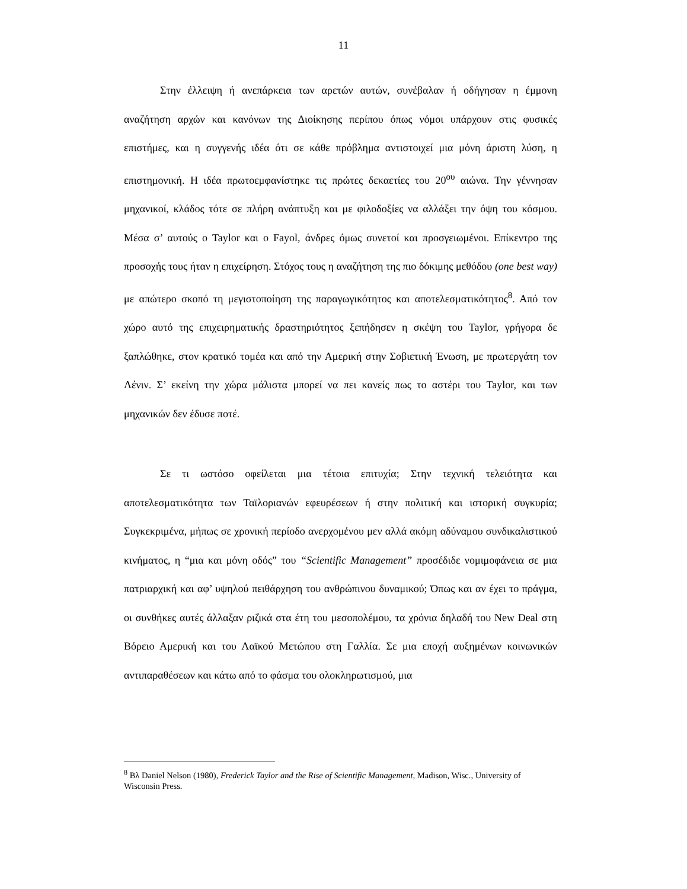11
Στην έλλειψη ή ανεπάρκεια των αρετών αυτών, συνέβαλαν ή οδήγησαν η έμμονη αναζήτηση αρχών και κανόνων της Διοίκησης περίπου όπως νόμοι υπάρχουν στις φυσικές επιστήμες, και η συγγενής ιδέα ότι σε κάθε πρόβλημα αντιστοιχεί μια μόνη άριστη λύση, η επιστημονική. Η ιδέα πρωτοεμφανίστηκε τις πρώτες δεκαετίες του 20<sup>ου</sup> αιώνα. Την γέννησαν μηχανικοί, κλάδος τότε σε πλήρη ανάπτυξη και με φιλοδοξίες να αλλάξει την όψη του κόσμου. Μέσα σ’ αυτούς ο Taylor και ο Fayol, άνδρες όμως συνετοί και προσγειωμένοι. Επίκεντρο της προσοχής τους ήταν η επιχείρηση. Στόχος τους η αναζήτηση της πιο δόκιμης μεθόδου (one best way) με απώτερο σκοπό τη μεγιστοποίηση της παραγωγικότητος και αποτελεσματικότητος<sup>8</sup>. Από τον χώρο αυτό της επιχειρηματικής δραστηριότητος ξεπήδησεν η σκέψη του Taylor, γρήγορα δε ξαπλώθηκε, στον κρατικό τομέα και από την Αμερική στην Σοβιετική Ένωση, με πρωτεργάτη τον Λένιν. Σ’ εκείνη την χώρα μάλιστα μπορεί να πει κανείς πως το αστέρι του Taylor, και των μηχανικών δεν έδυσε ποτέ.
Σε τι ωστόσο οφείλεται μια τέτοια επιτυχία; Στην τεχνική τελειότητα και αποτελεσματικότητα των Ταϊλοριανών εφευρέσεων ή στην πολιτική και ιστορική συγκυρία; Συγκεκριμένα, μήπως σε χρονική περίοδο ανερχομένου μεν αλλά ακόμη αδύναμου συνδικαλιστικού κινήματος, η “μια και μόνη οδός” του “Scientific Management” προσέδιδε νομιμοφάνεια σε μια πατριαρχική και αφ’ υψηλού πειθάρχηση του ανθρώπινου δυναμικού; Όπως και αν έχει το πράγμα, οι συνθήκες αυτές άλλαξαν ριζικά στα έτη του μεσοπολέμου, τα χρόνια δηλαδή του New Deal στη Βόρειο Αμερική και του Λαϊκού Μετώπου στη Γαλλία. Σε μια εποχή αυξημένων κοινωνικών αντιπαραθέσεων και κάτω από το φάσμα του ολοκληρωτισμού, μια
<sup>8</sup> Βλ Daniel Nelson (1980), Frederick Taylor and the Rise of Scientific Management, Madison, Wisc., University of Wisconsin Press.